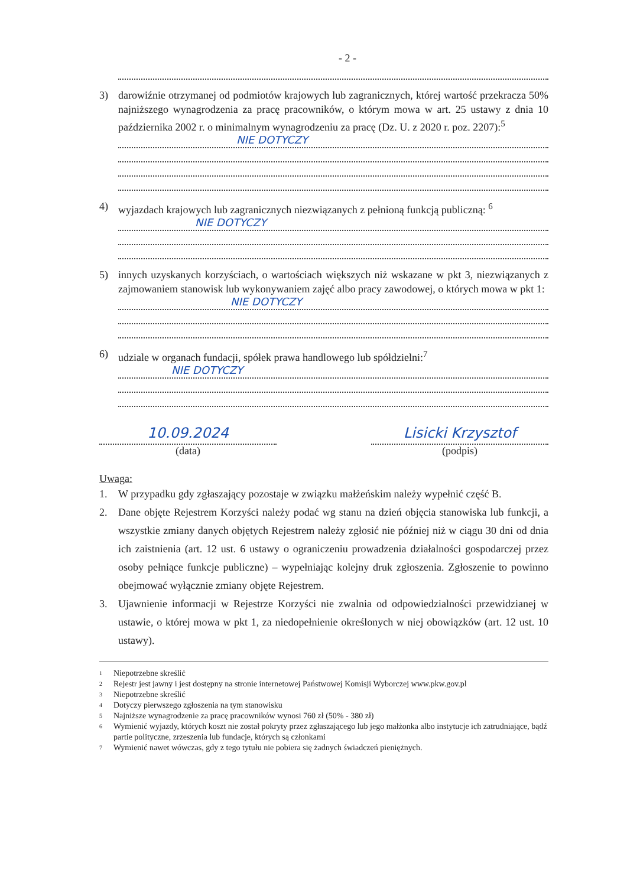- 2 -
3) darowiźnie otrzymanej od podmiotów krajowych lub zagranicznych, której wartość przekracza 50% najniższego wynagrodzenia za pracę pracowników, o którym mowa w art. 25 ustawy z dnia 10 października 2002 r. o minimalnym wynagrodzeniu za pracę (Dz. U. z 2020 r. poz. 2207):<sup>5</sup>
NIE DOTYCZY
4) wyjazdach krajowych lub zagranicznych niezwiązanych z pełnioną funkcją publiczną: <sup>6</sup>
NIE DOTYCZY
5) innych uzyskanych korzyściach, o wartościach większych niż wskazane w pkt 3, niezwiązanych z zajmowaniem stanowisk lub wykonywaniem zajęć albo pracy zawodowej, o których mowa w pkt 1:
NIE DOTYCZY
6) udziale w organach fundacji, spółek prawa handlowego lub spółdzielni:<sup>7</sup>
NIE DOTYCZY
10.09.2024
(data)
Lisicki Krzysztof
(podpis)
Uwaga:
1. W przypadku gdy zgłaszający pozostaje w związku małżeńskim należy wypełnić część B.
2. Dane objęte Rejestrem Korzyści należy podać wg stanu na dzień objęcia stanowiska lub funkcji, a wszystkie zmiany danych objętych Rejestrem należy zgłosić nie później niż w ciągu 30 dni od dnia ich zaistnienia (art. 12 ust. 6 ustawy o ograniczeniu prowadzenia działalności gospodarczej przez osoby pełniące funkcje publiczne) – wypełniając kolejny druk zgłoszenia. Zgłoszenie to powinno obejmować wyłącznie zmiany objęte Rejestrem.
3. Ujawnienie informacji w Rejestrze Korzyści nie zwalnia od odpowiedzialności przewidzianej w ustawie, o której mowa w pkt 1, za niedopełnienie określonych w niej obowiązków (art. 12 ust. 10 ustawy).
1 Niepotrzebne skreślić
2 Rejestr jest jawny i jest dostępny na stronie internetowej Państwowej Komisji Wyborczej www.pkw.gov.pl
3 Niepotrzebne skreślić
4 Dotyczy pierwszego zgłoszenia na tym stanowisku
5 Najniższe wynagrodzenie za pracę pracowników wynosi 760 zł (50% - 380 zł)
6 Wymienić wyjazdy, których koszt nie został pokryty przez zgłaszającego lub jego małżonka albo instytucje ich zatrudniające, bądź partie polityczne, zrzeszenia lub fundacje, których są członkami
7 Wymienić nawet wówczas, gdy z tego tytułu nie pobiera się żadnych świadczeń pieniężnych.